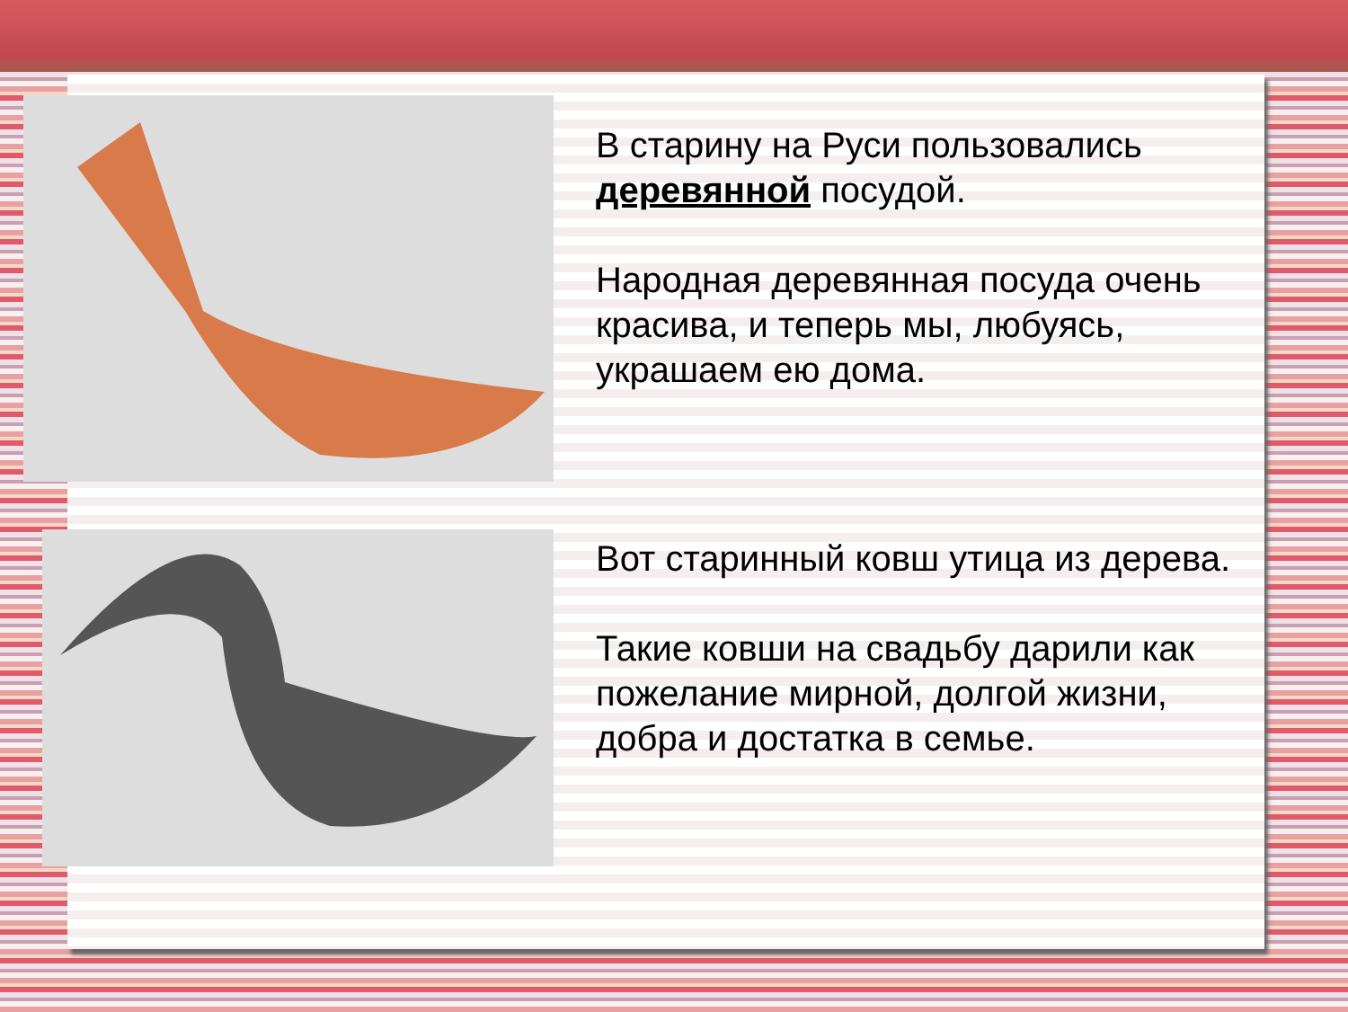В старину на Руси пользовались деревянной посудой.
Народная деревянная посуда очень красива, и теперь мы, любуясь, украшаем ею дома.
Вот старинный ковш утица из дерева.
Такие ковши на свадьбу дарили как пожелание мирной, долгой жизни, добра и достатка в семье.